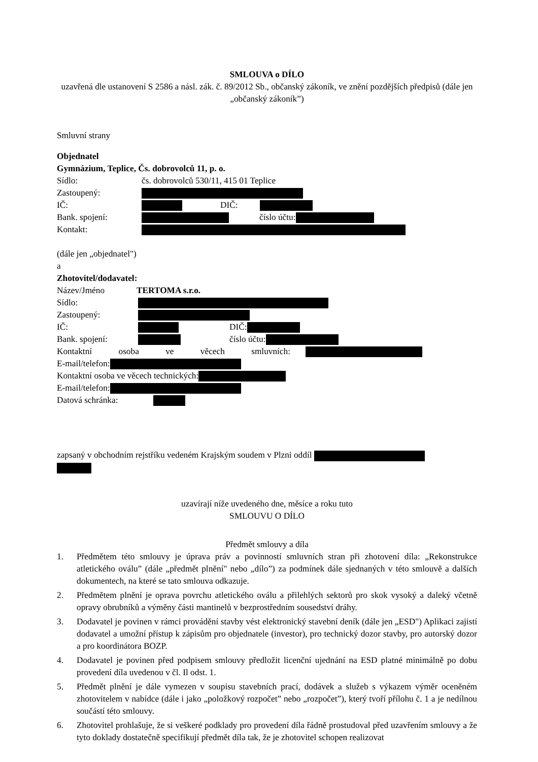SMLOUVA o DÍLO
uzavřená dle ustanovení S 2586 a násl. zák. č. 89/2012 Sb., občanský zákoník, ve znění pozdějších předpisů (dále jen „občanský zákoník”)
Smluvní strany
Objednatel
Gymnázium, Teplice, Čs. dobrovolců 11, p. o.
Sídlo: čs. dobrovolců 530/11, 415 01 Teplice
Zastoupený:
IČ: DIČ:
Bank. spojení: číslo účtu:
Kontakt:
(dále jen „objednatel")
a
Zhotovitel/dodavatel:
Název/Jméno TERTOMA s.r.o.
Sídlo:
Zastoupený:
IČ: DIČ:
Bank. spojení: číslo účtu:
Kontaktní osoba ve věcech smluvních:
E-mail/telefon:
Kontaktní osoba ve věcech technických:
E-mail/telefon:
Datová schránka:
zapsaný v obchodním rejstříku vedeném Krajským soudem v Plzni oddíl
uzavírají níže uvedeného dne, měsíce a roku tuto
SMLOUVU O DÍLO
Předmět smlouvy a díla
1. Předmětem této smlouvy je úprava práv a povinností smluvních stran při zhotovení díla: „Rekonstrukce atletického oválu” (dále „předmět plnění" nebo „dílo”) za podmínek dále sjednaných v této smlouvě a dalších dokumentech, na které se tato smlouva odkazuje.
2. Předmětem plnění je oprava povrchu atletického oválu a přilehlých sektorů pro skok vysoký a daleký včetně opravy obrubníků a výměny části mantinelů v bezprostředním sousedství dráhy.
3. Dodavatel je povinen v rámci provádění stavby vést elektronický stavební deník (dále jen „ESD") Aplikaci zajistí dodavatel a umožní přístup k zápisům pro objednatele (investor), pro technický dozor stavby, pro autorský dozor a pro koordinátora BOZP.
4. Dodavatel je povinen před podpisem smlouvy předložit licenční ujednání na ESD platné minimálně po dobu provedení díla uvedenou v čl. Il odst. 1.
5. Předmět plnění je dále vymezen v soupisu stavebních prací, dodávek a služeb s výkazem výměr oceněném zhotovitelem v nabídce (dále i jako „položkový rozpočet” nebo „rozpočet”), který tvoří přílohu č. 1 a je nedílnou součástí této smlouvy.
6. Zhotovitel prohlašuje, že si veškeré podklady pro provedení díla řádně prostudoval před uzavřením smlouvy a že tyto doklady dostatečně specifikují předmět díla tak, že je zhotovitel schopen realizovat